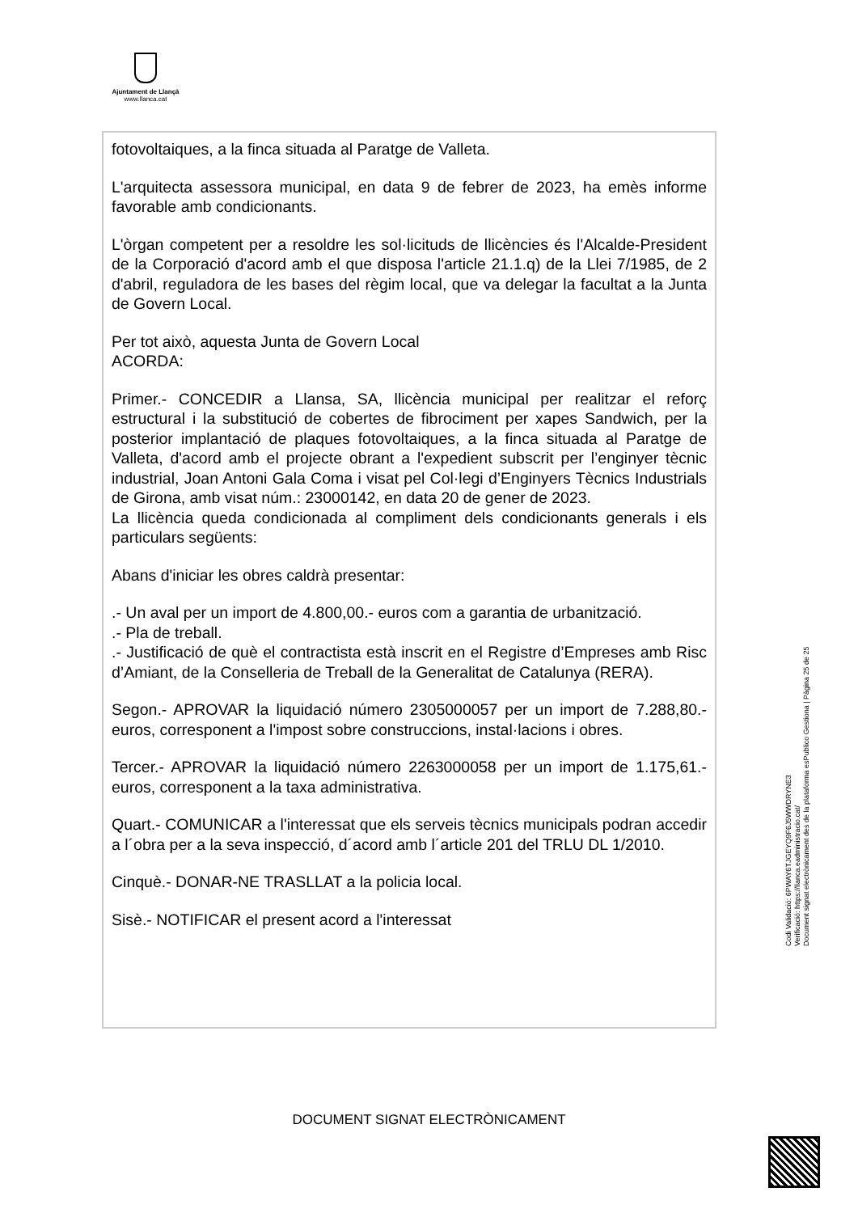Ajuntament de Llançà
www.llanca.cat
fotovoltaiques, a la finca situada al Paratge de Valleta.
L'arquitecta assessora municipal, en data 9 de febrer de 2023, ha emès informe favorable amb condicionants.
L'òrgan competent per a resoldre les sol·licituds de llicències és l'Alcalde-President de la Corporació d'acord amb el que disposa l'article 21.1.q) de la Llei 7/1985, de 2 d'abril, reguladora de les bases del règim local, que va delegar la facultat a la Junta de Govern Local.
Per tot això, aquesta Junta de Govern Local
ACORDA:
Primer.- CONCEDIR a Llansa, SA, llicència municipal per realitzar el reforç estructural i la substitució de cobertes de fibrociment per xapes Sandwich, per la posterior implantació de plaques fotovoltaiques, a la finca situada al Paratge de Valleta, d'acord amb el projecte obrant a l'expedient subscrit per l’enginyer tècnic industrial, Joan Antoni Gala Coma i visat pel Col·legi d’Enginyers Tècnics Industrials de Girona, amb visat núm.: 23000142, en data 20 de gener de 2023.
La llicència queda condicionada al compliment dels condicionants generals i els particulars següents:
Abans d'iniciar les obres caldrà presentar:
.- Un aval per un import de 4.800,00.- euros com a garantia de urbanització.
.- Pla de treball.
.- Justificació de què el contractista està inscrit en el Registre d’Empreses amb Risc d’Amiant, de la Conselleria de Treball de la Generalitat de Catalunya (RERA).
Segon.- APROVAR la liquidació número 2305000057 per un import de 7.288,80.- euros, corresponent a l'impost sobre construccions, instal·lacions i obres.
Tercer.- APROVAR la liquidació número 2263000058 per un import de 1.175,61.- euros, corresponent a la taxa administrativa.
Quart.- COMUNICAR a l'interessat que els serveis tècnics municipals podran accedir a l´obra per a la seva inspecció, d´acord amb l´article 201 del TRLU DL 1/2010.
Cinquè.- DONAR-NE TRASLLAT a la policia local.
Sisè.- NOTIFICAR el present acord a l'interessat
DOCUMENT SIGNAT ELECTRÒNICAMENT
Codi Validació: 6PWAY6TJGEYQ9F6J5WWDRYNE3
Verificació: https://llanca.eadministracio.cat/
Document signat electrònicament des de la plataforma esPublico Gestiona | Pàgina 25 de 25